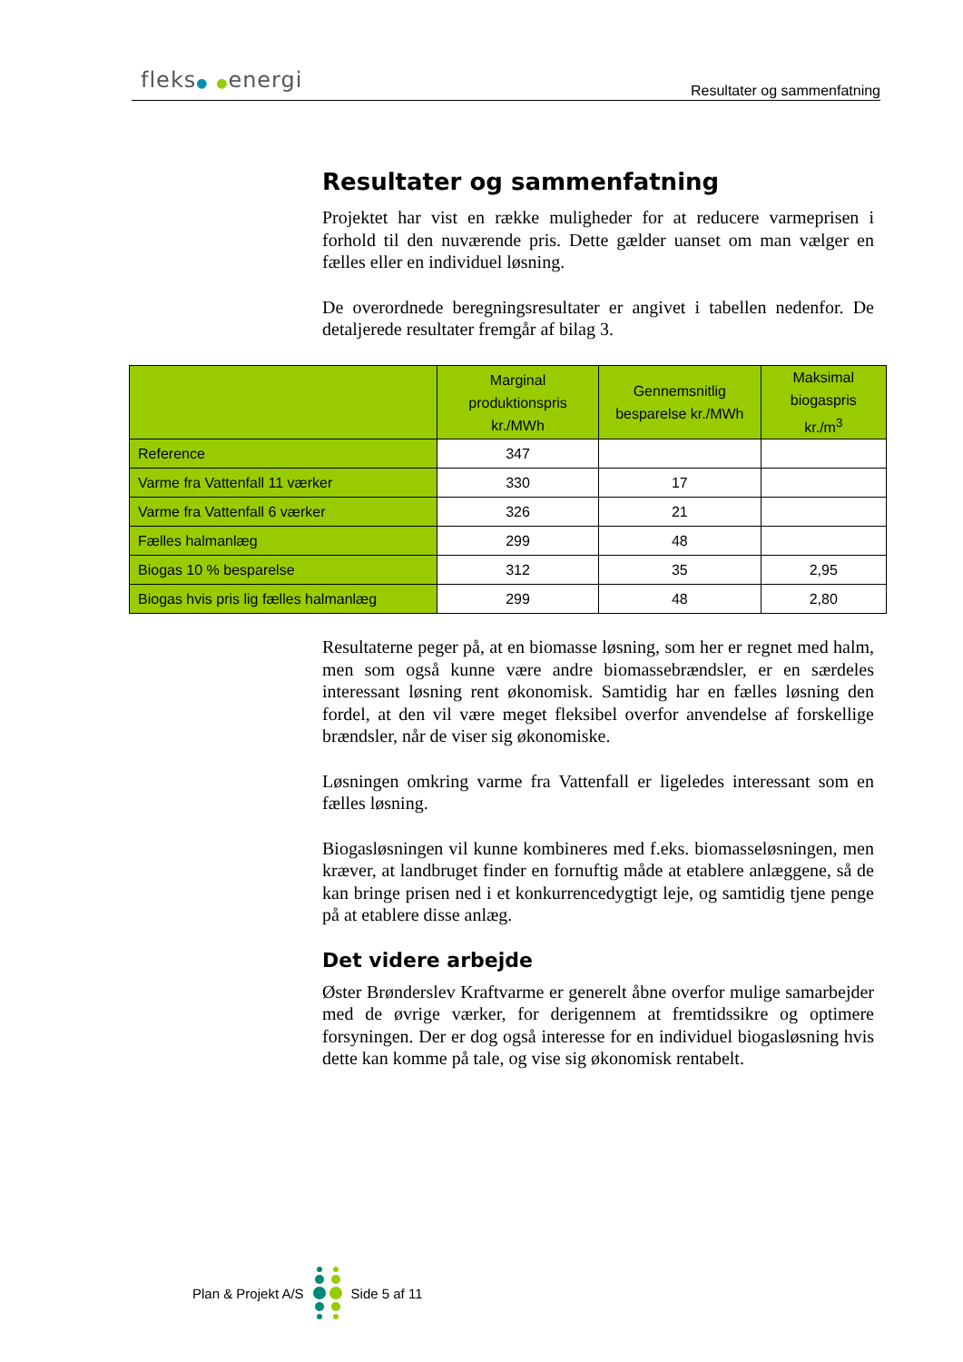fleks● ●energi
Resultater og sammenfatning
Resultater og sammenfatning
Projektet har vist en række muligheder for at reducere varmeprisen i forhold til den nuværende pris. Dette gælder uanset om man vælger en fælles eller en individuel løsning.
De overordnede beregningsresultater er angivet i tabellen nedenfor. De detaljerede resultater fremgår af bilag 3.
| | Marginal produktionspris kr./MWh | Gennemsnitlig besparelse kr./MWh | Maksimal biogaspris kr./m<sup>3</sup> |
| --- | --- | --- | --- |
| Reference | 347 | | |
| Varme fra Vattenfall 11 værker | 330 | 17 | |
| Varme fra Vattenfall 6 værker | 326 | 21 | |
| Fælles halmanlæg | 299 | 48 | |
| Biogas 10 % besparelse | 312 | 35 | 2,95 |
| Biogas hvis pris lig fælles halmanlæg | 299 | 48 | 2,80 |
Resultaterne peger på, at en biomasse løsning, som her er regnet med halm, men som også kunne være andre biomassebrændsler, er en særdeles interessant løsning rent økonomisk. Samtidig har en fælles løsning den fordel, at den vil være meget fleksibel overfor anvendelse af forskellige brændsler, når de viser sig økonomiske.
Løsningen omkring varme fra Vattenfall er ligeledes interessant som en fælles løsning.
Biogasløsningen vil kunne kombineres med f.eks. biomasseløsningen, men kræver, at landbruget finder en fornuftig måde at etablere anlæggene, så de kan bringe prisen ned i et konkurrencedygtigt leje, og samtidig tjene penge på at etablere disse anlæg.
Det videre arbejde
Øster Brønderslev Kraftvarme er generelt åbne overfor mulige samarbejder med de øvrige værker, for derigennem at fremtidssikre og optimere forsyningen. Der er dog også interesse for en individuel biogasløsning hvis dette kan komme på tale, og vise sig økonomisk rentabelt.
Plan & Projekt A/S Side 5 af 11